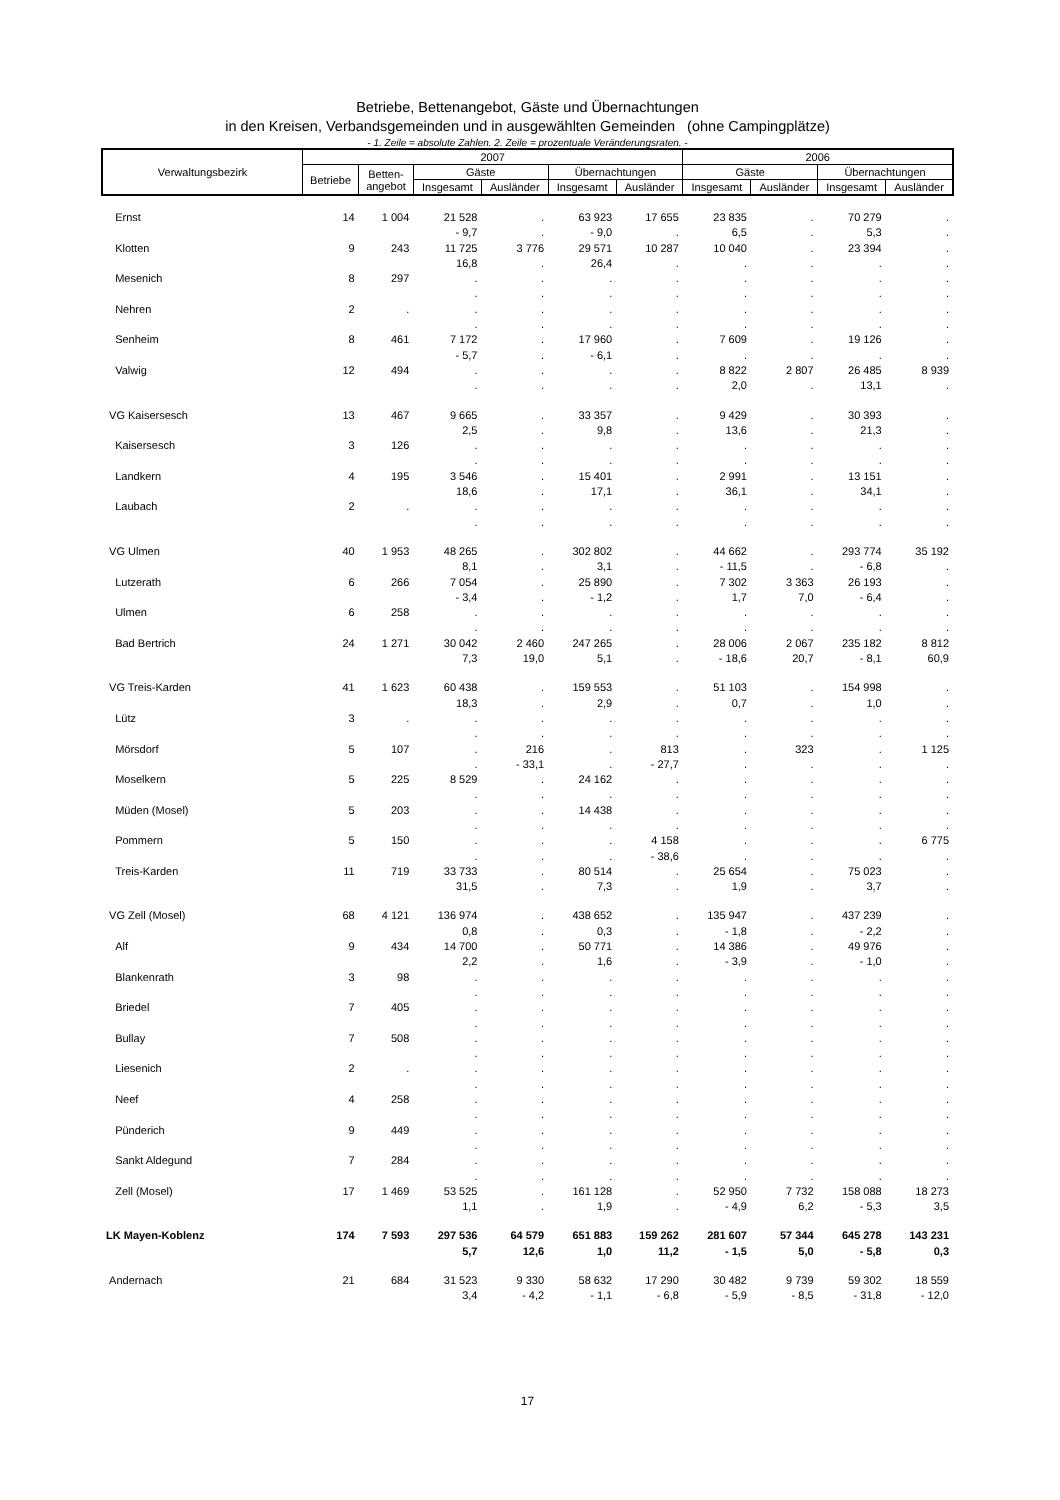Betriebe, Bettenangebot, Gäste und Übernachtungen
in den Kreisen, Verbandsgemeinden und in ausgewählten Gemeinden (ohne Campingplätze)
- 1. Zeile = absolute Zahlen. 2. Zeile = prozentuale Veränderungsraten. -
| Verwaltungsbezirk | 2007 | | | | | | 2006 | | | |
| --- | --- | --- | --- | --- | --- | --- | --- | --- | --- | --- |
| | Betriebe | Betten- angebot | Gäste | | Übernachtungen | | Gäste | | Übernachtungen | |
| | | | Insgesamt | Ausländer | Insgesamt | Ausländer | Insgesamt | Ausländer | Insgesamt | Ausländer |
| Ernst | 14 | 1 004 | 21 528 - 9,7 | . . | 63 923 - 9,0 | 17 655 . | 23 835 6,5 | . . | 70 279 5,3 | . . |
| Klotten | 9 | 243 | 11 725 16,8 | 3 776 . | 29 571 26,4 | 10 287 . | 10 040 . | . . | 23 394 . | . . |
| Mesenich | 8 | 297 | . . | . . | . . | . . | . . | . . | . . | . . |
| Nehren | 2 | . | . . | . . | . . | . . | . . | . . | . . | . . |
| Senheim | 8 | 461 | 7 172 - 5,7 | . . | 17 960 - 6,1 | . . | 7 609 . | . . | 19 126 . | . . |
| Valwig | 12 | 494 | . . | . . | . . | . . | 8 822 2,0 | 2 807 . | 26 485 13,1 | 8 939 . |
| VG Kaisersesch | 13 | 467 | 9 665 2,5 | . . | 33 357 9,8 | . . | 9 429 13,6 | . . | 30 393 21,3 | . . |
| Kaisersesch | 3 | 126 | . . | . . | . . | . . | . . | . . | . . | . . |
| Landkern | 4 | 195 | 3 546 18,6 | . . | 15 401 17,1 | . . | 2 991 36,1 | . . | 13 151 34,1 | . . |
| Laubach | 2 | . | . . | . . | . . | . . | . . | . . | . . | . . |
| VG Ulmen | 40 | 1 953 | 48 265 8,1 | . . | 302 802 3,1 | . . | 44 662 - 11,5 | . . | 293 774 - 6,8 | 35 192 . |
| Lutzerath | 6 | 266 | 7 054 - 3,4 | . . | 25 890 - 1,2 | . . | 7 302 1,7 | 3 363 7,0 | 26 193 - 6,4 | . . |
| Ulmen | 6 | 258 | . . | . . | . . | . . | . . | . . | . . | . . |
| Bad Bertrich | 24 | 1 271 | 30 042 7,3 | 2 460 19,0 | 247 265 5,1 | . . | 28 006 - 18,6 | 2 067 20,7 | 235 182 - 8,1 | 8 812 60,9 |
| VG Treis-Karden | 41 | 1 623 | 60 438 18,3 | . . | 159 553 2,9 | . . | 51 103 0,7 | . . | 154 998 1,0 | . . |
| Lütz | 3 | . | . . | . . | . . | . . | . . | . . | . . | . . |
| Mörsdorf | 5 | 107 | . . | 216 - 33,1 | . . | 813 - 27,7 | . . | 323 . | . . | 1 125 . |
| Moselkern | 5 | 225 | 8 529 . | . . | 24 162 . | . . | . . | . . | . . | . . |
| Müden (Mosel) | 5 | 203 | . . | . . | 14 438 . | . . | . . | . . | . . | . . |
| Pommern | 5 | 150 | . . | . . | . . | 4 158 - 38,6 | . . | . . | . . | 6 775 . |
| Treis-Karden | 11 | 719 | 33 733 31,5 | . . | 80 514 7,3 | . . | 25 654 1,9 | . . | 75 023 3,7 | . . |
| VG Zell (Mosel) | 68 | 4 121 | 136 974 0,8 | . . | 438 652 0,3 | . . | 135 947 - 1,8 | . . | 437 239 - 2,2 | . . |
| Alf | 9 | 434 | 14 700 2,2 | . . | 50 771 1,6 | . . | 14 386 - 3,9 | . . | 49 976 - 1,0 | . . |
| Blankenrath | 3 | 98 | . . | . . | . . | . . | . . | . . | . . | . . |
| Briedel | 7 | 405 | . . | . . | . . | . . | . . | . . | . . | . . |
| Bullay | 7 | 508 | . . | . . | . . | . . | . . | . . | . . | . . |
| Liesenich | 2 | . | . . | . . | . . | . . | . . | . . | . . | . . |
| Neef | 4 | 258 | . . | . . | . . | . . | . . | . . | . . | . . |
| Pünderich | 9 | 449 | . . | . . | . . | . . | . . | . . | . . | . . |
| Sankt Aldegund | 7 | 284 | . . | . . | . . | . . | . . | . . | . . | . . |
| Zell (Mosel) | 17 | 1 469 | 53 525 1,1 | . . | 161 128 1,9 | . . | 52 950 - 4,9 | 7 732 6,2 | 158 088 - 5,3 | 18 273 3,5 |
| LK Mayen-Koblenz | 174 | 7 593 | 297 536 5,7 | 64 579 12,6 | 651 883 1,0 | 159 262 11,2 | 281 607 - 1,5 | 57 344 5,0 | 645 278 - 5,8 | 143 231 0,3 |
| Andernach | 21 | 684 | 31 523 3,4 | 9 330 - 4,2 | 58 632 - 1,1 | 17 290 - 6,8 | 30 482 - 5,9 | 9 739 - 8,5 | 59 302 - 31,8 | 18 559 - 12,0 |
17